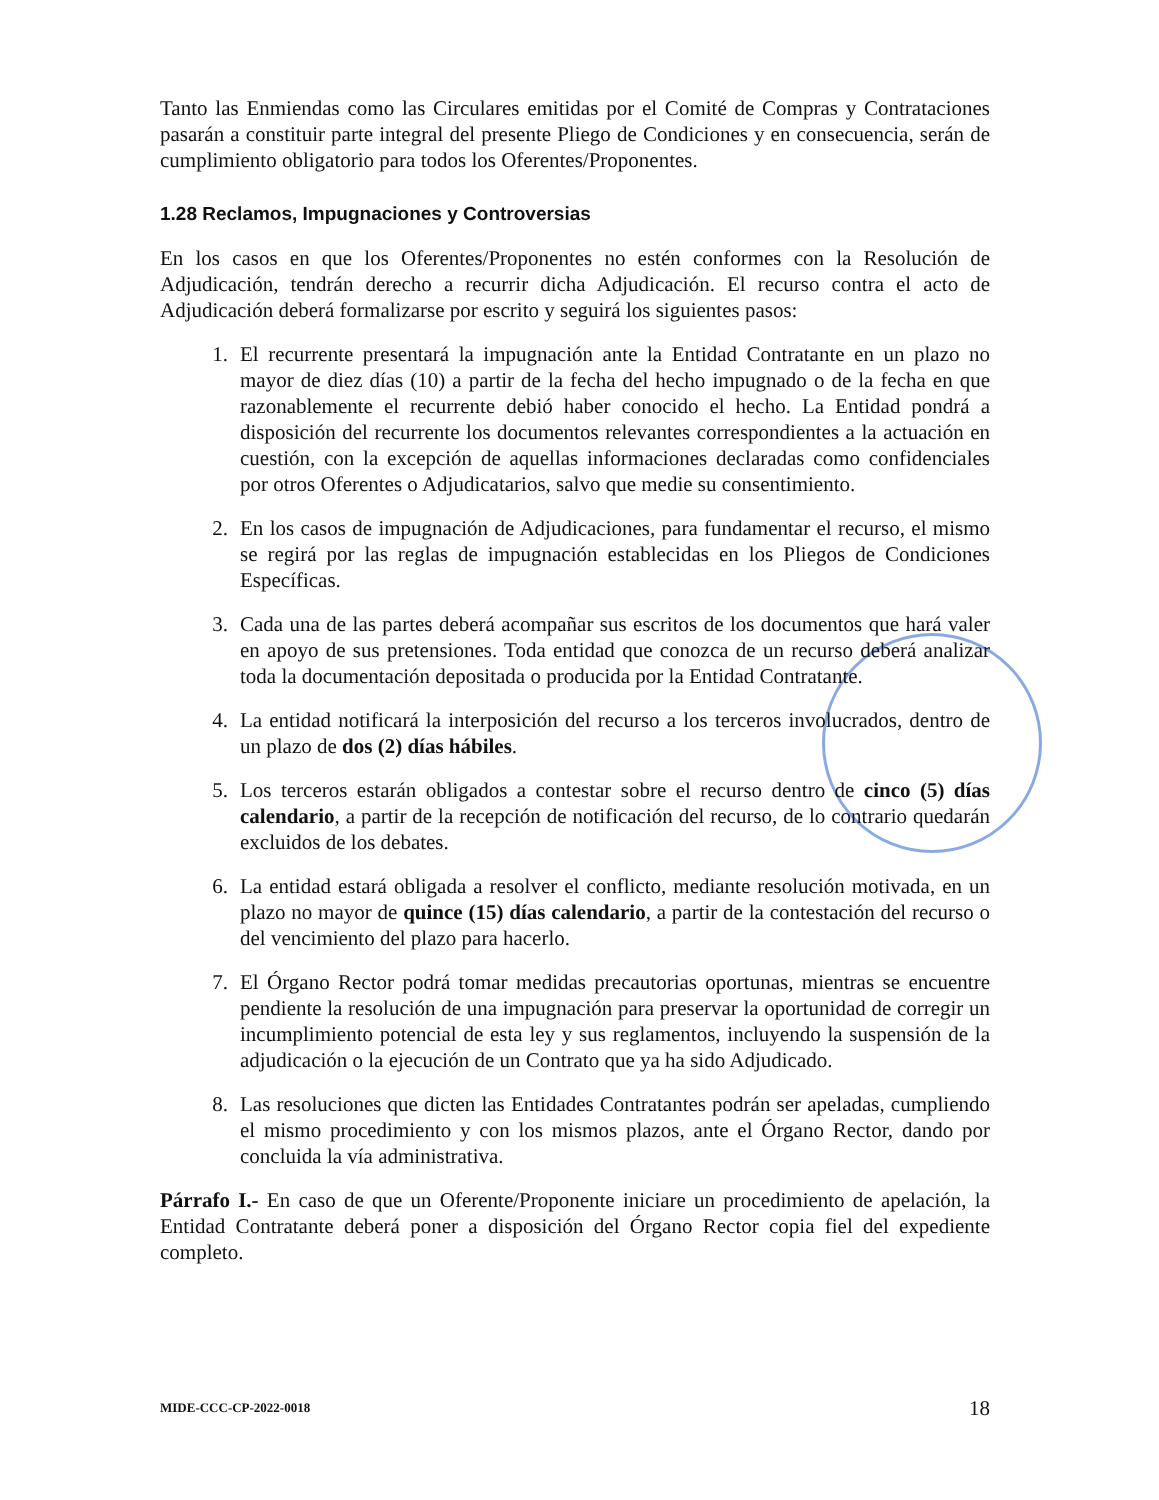Tanto las Enmiendas como las Circulares emitidas por el Comité de Compras y Contrataciones pasarán a constituir parte integral del presente Pliego de Condiciones y en consecuencia, serán de cumplimiento obligatorio para todos los Oferentes/Proponentes.
1.28 Reclamos, Impugnaciones y Controversias
En los casos en que los Oferentes/Proponentes no estén conformes con la Resolución de Adjudicación, tendrán derecho a recurrir dicha Adjudicación. El recurso contra el acto de Adjudicación deberá formalizarse por escrito y seguirá los siguientes pasos:
1. El recurrente presentará la impugnación ante la Entidad Contratante en un plazo no mayor de diez días (10) a partir de la fecha del hecho impugnado o de la fecha en que razonablemente el recurrente debió haber conocido el hecho. La Entidad pondrá a disposición del recurrente los documentos relevantes correspondientes a la actuación en cuestión, con la excepción de aquellas informaciones declaradas como confidenciales por otros Oferentes o Adjudicatarios, salvo que medie su consentimiento.
2. En los casos de impugnación de Adjudicaciones, para fundamentar el recurso, el mismo se regirá por las reglas de impugnación establecidas en los Pliegos de Condiciones Específicas.
3. Cada una de las partes deberá acompañar sus escritos de los documentos que hará valer en apoyo de sus pretensiones. Toda entidad que conozca de un recurso deberá analizar toda la documentación depositada o producida por la Entidad Contratante.
4. La entidad notificará la interposición del recurso a los terceros involucrados, dentro de un plazo de dos (2) días hábiles.
5. Los terceros estarán obligados a contestar sobre el recurso dentro de cinco (5) días calendario, a partir de la recepción de notificación del recurso, de lo contrario quedarán excluidos de los debates.
6. La entidad estará obligada a resolver el conflicto, mediante resolución motivada, en un plazo no mayor de quince (15) días calendario, a partir de la contestación del recurso o del vencimiento del plazo para hacerlo.
7. El Órgano Rector podrá tomar medidas precautorias oportunas, mientras se encuentre pendiente la resolución de una impugnación para preservar la oportunidad de corregir un incumplimiento potencial de esta ley y sus reglamentos, incluyendo la suspensión de la adjudicación o la ejecución de un Contrato que ya ha sido Adjudicado.
8. Las resoluciones que dicten las Entidades Contratantes podrán ser apeladas, cumpliendo el mismo procedimiento y con los mismos plazos, ante el Órgano Rector, dando por concluida la vía administrativa.
Párrafo I.- En caso de que un Oferente/Proponente iniciare un procedimiento de apelación, la Entidad Contratante deberá poner a disposición del Órgano Rector copia fiel del expediente completo.
MIDE-CCC-CP-2022-0018 18